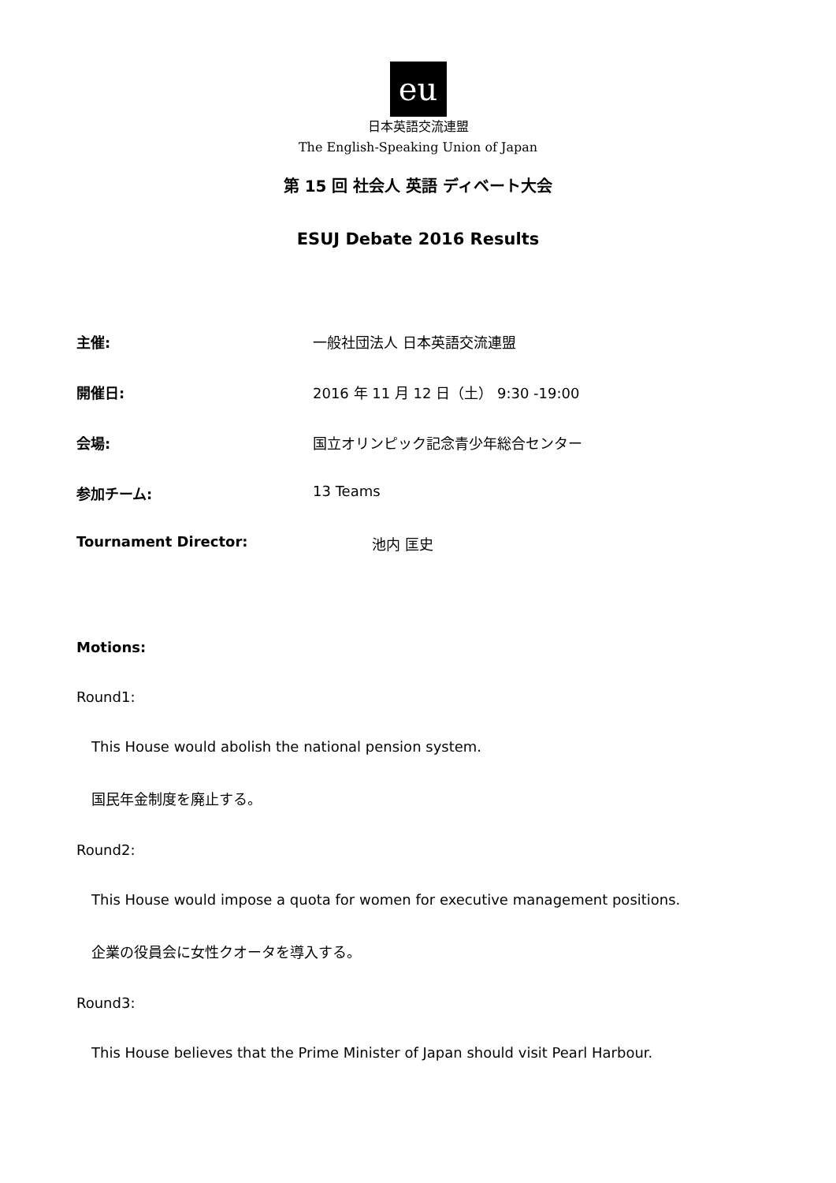eu
日本英語交流連盟
The English-Speaking Union of Japan
第 15 回 社会人 英語 ディベート大会
ESUJ Debate 2016 Results
主催: 一般社団法人 日本英語交流連盟
開催日: 2016 年 11 月 12 日（土） 9:30 -19:00
会場: 国立オリンピック記念青少年総合センター
参加チーム: 13 Teams
Tournament Director: 池内 匡史
Motions:
Round1:
This House would abolish the national pension system.
国民年金制度を廃止する。
Round2:
This House would impose a quota for women for executive management positions.
企業の役員会に女性クオータを導入する。
Round3:
This House believes that the Prime Minister of Japan should visit Pearl Harbour.